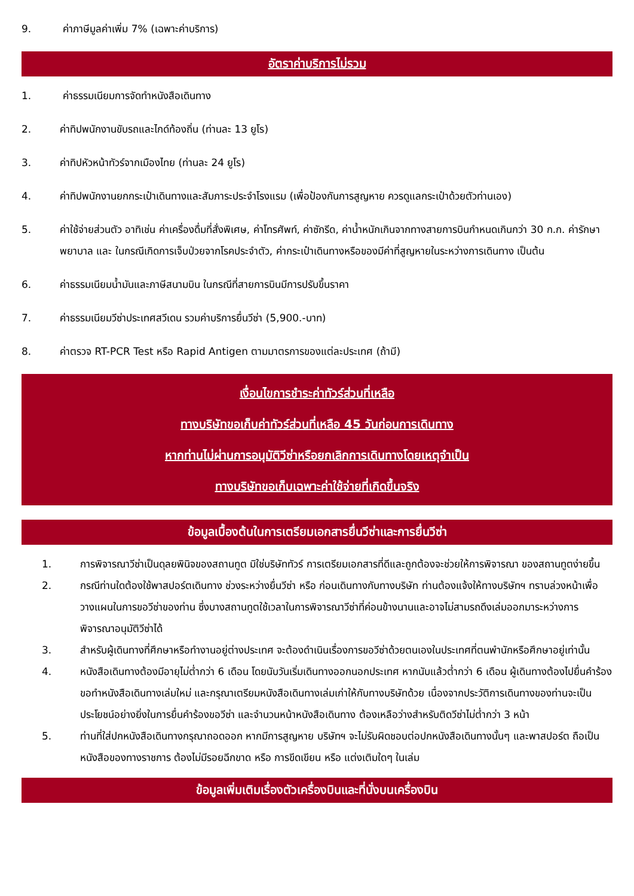9. ค่าภาษีมูลค่าเพิ่ม 7% (เฉพาะค่าบริการ)
อัตราค่าบริการไม่รวม
1. ค่าธรรมเนียมการจัดทำหนังสือเดินทาง
2. ค่าทิปพนักงานขับรถและไกด์ท้องถิ่น (ท่านละ 13 ยูโร)
3. ค่าทิปหัวหน้าทัวร์จากเมืองไทย (ท่านละ 24 ยูโร)
4. ค่าทิปพนักงานยกกระเป๋าเดินทางและสัมภาระประจำโรงแรม (เพื่อป้องกันการสูญหาย ควรดูแลกระเป๋าด้วยตัวท่านเอง)
5. ค่าใช้จ่ายส่วนตัว อาทิเช่น ค่าเครื่องดื่มที่สั่งพิเศษ, ค่าโทรศัพท์, ค่าซักรีด, ค่าน้ำหนักเกินจากทางสายการบินกำหนดเกินกว่า 30 ก.ก. ค่ารักษาพยาบาล และ ในกรณีเกิดการเจ็บป่วยจากโรคประจำตัว, ค่ากระเป๋าเดินทางหรือของมีค่าที่สูญหายในระหว่างการเดินทาง เป็นต้น
6. ค่าธรรมเนียมน้ำมันและภาษีสนามบิน ในกรณีที่สายการบินมีการปรับขึ้นราคา
7. ค่าธรรมเนียมวีซ่าประเทศสวีเดน รวมค่าบริการยื่นวีซ่า (5,900.-บาท)
8. ค่าตรวจ RT-PCR Test หรือ Rapid Antigen ตามมาตรการของแต่ละประเทศ (ถ้ามี)
เงื่อนไขการชำระค่าทัวร์ส่วนที่เหลือ
ทางบริษัทขอเก็บค่าทัวร์ส่วนที่เหลือ 45 วันก่อนการเดินทาง
หากท่านไม่ผ่านการอนุมัติวีซ่าหรือยกเลิกการเดินทางโดยเหตุจำเป็น
ทางบริษัทขอเก็บเฉพาะค่าใช้จ่ายที่เกิดขึ้นจริง
ข้อมูลเบื้องต้นในการเตรียมเอกสารยื่นวีซ่าและการยื่นวีซ่า
1. การพิจารณาวีซ่าเป็นดุลยพินิจของสถานทูต มิใช่บริษัททัวร์ การเตรียมเอกสารที่ดีและถูกต้องจะช่วยให้การพิจารณา ของสถานทูตง่ายขึ้น
2. กรณีท่านใดต้องใช้พาสปอร์ตเดินทาง ช่วงระหว่างยื่นวีซ่า หรือ ก่อนเดินทางกับทางบริษัท ท่านต้องแจ้งให้ทางบริษัทฯ ทราบล่วงหน้าเพื่อวางแผนในการขอวีซ่าของท่าน ซึ่งบางสถานทูตใช้เวลาในการพิจารณาวีซ่าที่ค่อนข้างนานและอาจไม่สามรถดึงเล่มออกมาระหว่างการพิจารณาอนุมัติวีซ่าได้
3. สำหรับผู้เดินทางที่ศึกษาหรือทำงานอยู่ต่างประเทศ จะต้องดำเนินเรื่องการขอวีซ่าด้วยตนเองในประเทศที่ตนพำนักหรือศึกษาอยู่เท่านั้น
4. หนังสือเดินทางต้องมีอายุไม่ต่ำกว่า 6 เดือน โดยนับวันเริ่มเดินทางออกนอกประเทศ หากนับแล้วต่ำกว่า 6 เดือน ผู้เดินทางต้องไปยื่นคำร้องขอทำหนังสือเดินทางเล่มใหม่ และกรุณาเตรียมหนังสือเดินทางเล่มเก่าให้กับทางบริษัทด้วย เนื่องจากประวัติการเดินทางของท่านจะเป็นประโยชน์อย่างยิ่งในการยื่นคำร้องขอวีซ่า และจำนวนหน้าหนังสือเดินทาง ต้องเหลือว่างสำหรับติดวีซ่าไม่ต่ำกว่า 3 หน้า
5. ท่านที่ใส่ปกหนังสือเดินทางกรุณาถอดออก หากมีการสูญหาย บริษัทฯ จะไม่รับผิดชอบต่อปกหนังสือเดินทางนั้นๆ และพาสปอร์ต ถือเป็นหนังสือของทางราชการ ต้องไม่มีรอยฉีกขาด หรือ การขีดเขียน หรือ แต่งเติมใดๆ ในเล่ม
ข้อมูลเพิ่มเติมเรื่องตัวเครื่องบินและที่นั่งบนเครื่องบิน